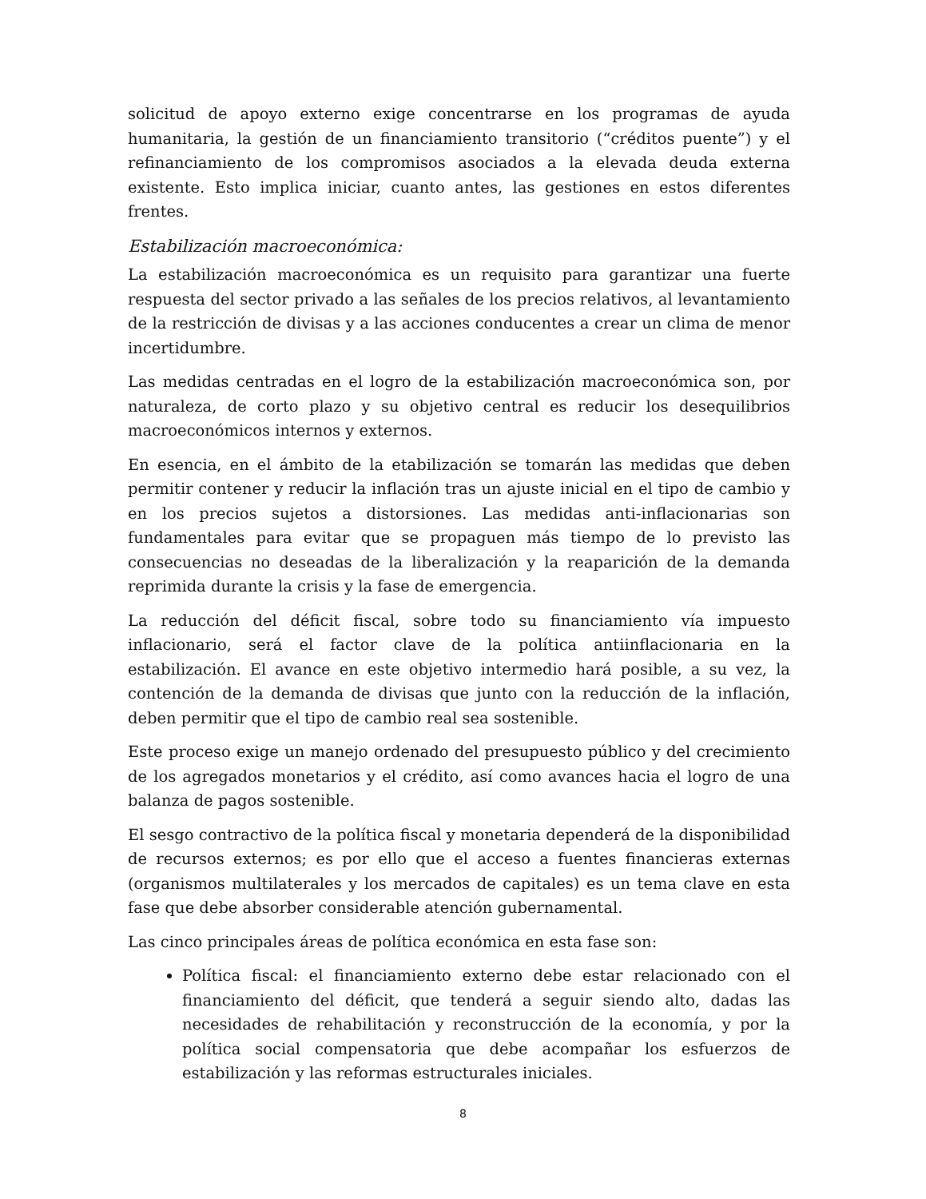solicitud de apoyo externo exige concentrarse en los programas de ayuda humanitaria, la gestión de un financiamiento transitorio (“créditos puente”) y el refinanciamiento de los compromisos asociados a la elevada deuda externa existente. Esto implica iniciar, cuanto antes, las gestiones en estos diferentes frentes.
Estabilización macroeconómica:
La estabilización macroeconómica es un requisito para garantizar una fuerte respuesta del sector privado a las señales de los precios relativos, al levantamiento de la restricción de divisas y a las acciones conducentes a crear un clima de menor incertidumbre.
Las medidas centradas en el logro de la estabilización macroeconómica son, por naturaleza, de corto plazo y su objetivo central es reducir los desequilibrios macroeconómicos internos y externos.
En esencia, en el ámbito de la etabilización se tomarán las medidas que deben permitir contener y reducir la inflación tras un ajuste inicial en el tipo de cambio y en los precios sujetos a distorsiones. Las medidas anti-inflacionarias son fundamentales para evitar que se propaguen más tiempo de lo previsto las consecuencias no deseadas de la liberalización y la reaparición de la demanda reprimida durante la crisis y la fase de emergencia.
La reducción del déficit fiscal, sobre todo su financiamiento vía impuesto inflacionario, será el factor clave de la política antiinflacionaria en la estabilización. El avance en este objetivo intermedio hará posible, a su vez, la contención de la demanda de divisas que junto con la reducción de la inflación, deben permitir que el tipo de cambio real sea sostenible.
Este proceso exige un manejo ordenado del presupuesto público y del crecimiento de los agregados monetarios y el crédito, así como avances hacia el logro de una balanza de pagos sostenible.
El sesgo contractivo de la política fiscal y monetaria dependerá de la disponibilidad de recursos externos; es por ello que el acceso a fuentes financieras externas (organismos multilaterales y los mercados de capitales) es un tema clave en esta fase que debe absorber considerable atención gubernamental.
Las cinco principales áreas de política económica en esta fase son:
Política fiscal: el financiamiento externo debe estar relacionado con el financiamiento del déficit, que tenderá a seguir siendo alto, dadas las necesidades de rehabilitación y reconstrucción de la economía, y por la política social compensatoria que debe acompañar los esfuerzos de estabilización y las reformas estructurales iniciales.
8